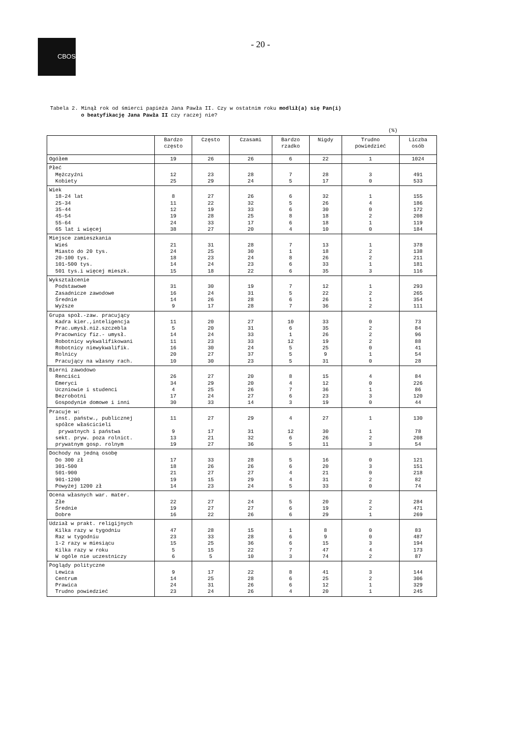CBOS
- 20 -
Tabela 2. Minął rok od śmierci papieża Jana Pawła II. Czy w ostatnim roku modlił(a) się Pan(i)
o beatyfikację Jana Pawła II czy raczej nie?
(%)
| | Bardzo często | Często | Czasami | Bardzo rzadko | Nigdy | Trudno powiedzieć | Liczba osób |
| --- | --- | --- | --- | --- | --- | --- | --- |
| Ogółem | 19 | 26 | 26 | 6 | 22 | 1 | 1024 |
| Płeć Mężczyźni Kobiety | 12 25 | 23 29 | 28 24 | 7 5 | 28 17 | 3 0 | 491 533 |
| Wiek 18-24 lat 25-34 35-44 45-54 55-64 65 lat i więcej | 8 11 12 19 24 38 | 27 22 19 28 33 27 | 26 32 33 25 17 20 | 6 5 6 8 6 4 | 32 26 30 18 18 10 | 1 4 0 2 1 0 | 155 186 172 208 119 184 |
| Miejsce zamieszkania Wieś Miasto do 20 tys. 20-100 tys. 101-500 tys. 501 tys.i więcej mieszk. | 21 24 18 14 15 | 31 25 23 24 18 | 28 30 24 23 22 | 7 1 8 6 6 | 13 18 26 33 35 | 1 2 2 1 3 | 378 138 211 181 116 |
| Wykształcenie Podstawowe Zasadnicze zawodowe Średnie Wyższe | 31 16 14 9 | 30 24 26 17 | 19 31 28 28 | 7 5 6 7 | 12 22 26 36 | 1 2 1 2 | 293 265 354 111 |
| Grupa społ.-zaw. pracujący Kadra kier.,inteligencja Prac.umysł.niż.szczebla Pracownicy fiz.- umysł. Robotnicy wykwalifikowani Robotnicy niewykwalifik. Rolnicy Pracujący na własny rach. | 11 5 14 11 16 20 10 | 20 20 24 23 30 27 30 | 27 31 33 33 24 37 23 | 10 6 1 12 5 5 5 | 33 35 26 19 25 9 31 | 0 2 2 2 0 1 0 | 73 84 96 88 41 54 28 |
| Bierni zawodowo Renciści Emeryci Uczniowie i studenci Bezrobotni Gospodynie domowe i inni | 26 34 4 17 30 | 27 29 25 24 33 | 20 20 26 27 14 | 8 4 7 6 3 | 15 12 36 23 19 | 4 0 1 3 0 | 84 226 86 120 44 |
| Pracuje w: inst. państw., publicznej spółce właścicieli prywatnych i państwa sekt. pryw. poza rolnict. prywatnym gosp. rolnym | 11 9 13 19 | 27 17 21 27 | 29 31 32 36 | 4 12 6 5 | 27 30 26 11 | 1 1 2 3 | 130 78 208 54 |
| Dochody na jedną osobę Do 300 zł 301-500 501-900 901-1200 Powyżej 1200 zł | 17 18 21 19 14 | 33 26 27 15 23 | 28 26 27 29 24 | 5 6 4 4 5 | 16 20 21 31 33 | 0 3 0 2 0 | 121 151 218 82 74 |
| Ocena własnych war. mater. Złe Średnie Dobre | 22 19 16 | 27 27 22 | 24 27 26 | 5 6 6 | 20 19 29 | 2 2 1 | 284 471 269 |
| Udział w prakt. religijnych Kilka razy w tygodniu Raz w tygodniu 1-2 razy w miesiącu Kilka razy w roku W ogóle nie uczestniczy | 47 23 15 5 6 | 28 33 25 15 5 | 15 28 36 22 10 | 1 6 6 7 3 | 8 9 15 47 74 | 0 0 3 4 2 | 83 487 194 173 87 |
| Poglądy polityczne Lewica Centrum Prawica Trudno powiedzieć | 9 14 24 23 | 17 25 31 24 | 22 28 26 26 | 8 6 6 4 | 41 25 12 20 | 3 2 1 1 | 144 306 329 245 |